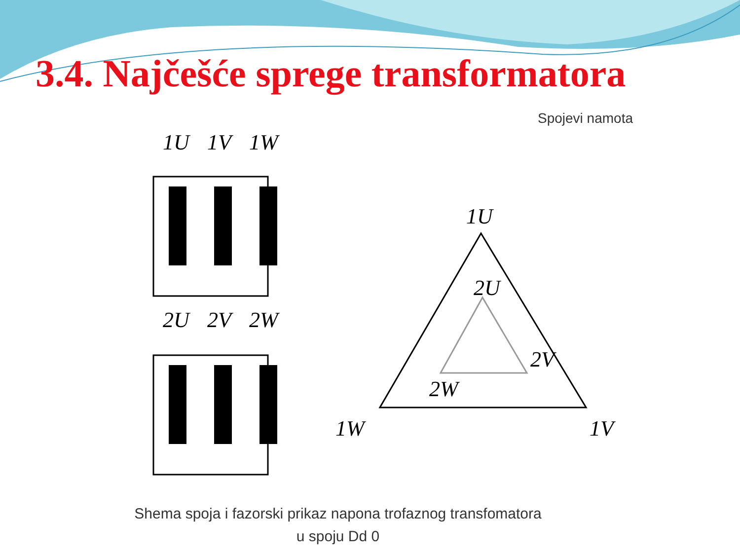3.4. Najčešće sprege transformatora
Spojevi namota
1U
1V
1W
2U
2V
2W
1U
2U
2V
2W
1W
1V
Shema spoja i fazorski prikaz napona trofaznog transfomatora
u spoju Dd 0